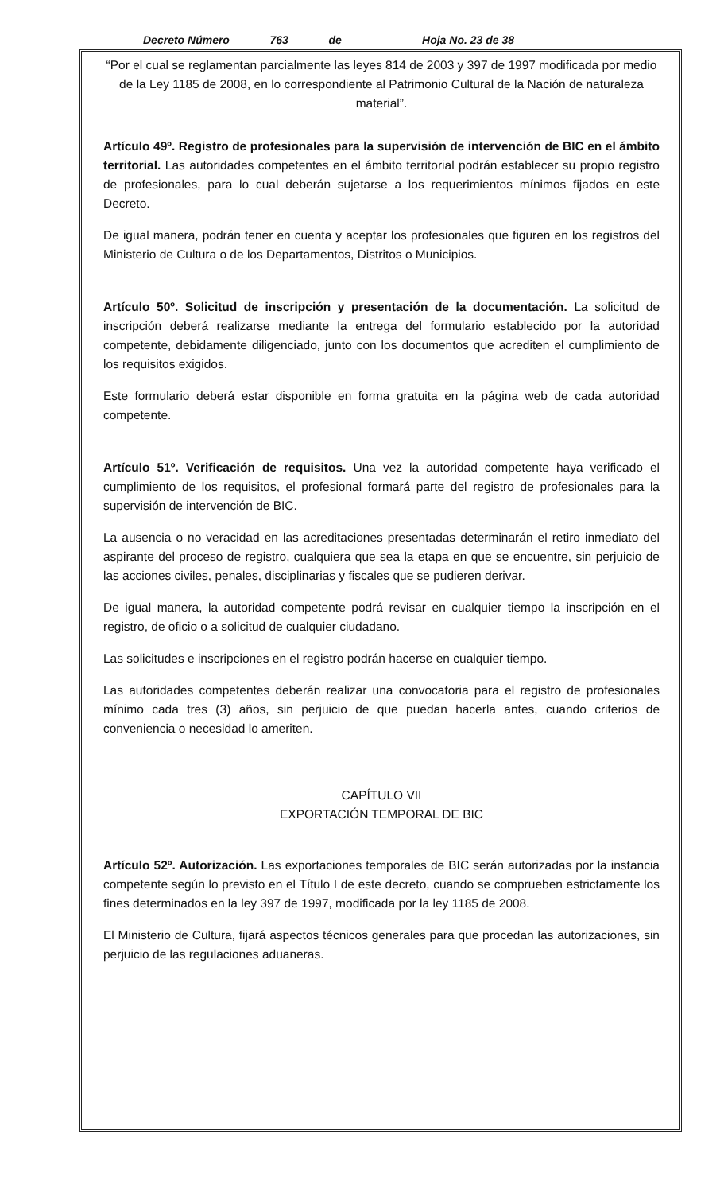Decreto Número ______763______ de ____________ Hoja No. 23 de 38
“Por el cual se reglamentan parcialmente las leyes 814 de 2003 y 397 de 1997 modificada por medio de la Ley 1185 de 2008, en lo correspondiente al Patrimonio Cultural de la Nación de naturaleza material”.
Artículo 49º. Registro de profesionales para la supervisión de intervención de BIC en el ámbito territorial. Las autoridades competentes en el ámbito territorial podrán establecer su propio registro de profesionales, para lo cual deberán sujetarse a los requerimientos mínimos fijados en este Decreto.
De igual manera, podrán tener en cuenta y aceptar los profesionales que figuren en los registros del Ministerio de Cultura o de los Departamentos, Distritos o Municipios.
Artículo 50º. Solicitud de inscripción y presentación de la documentación. La solicitud de inscripción deberá realizarse mediante la entrega del formulario establecido por la autoridad competente, debidamente diligenciado, junto con los documentos que acrediten el cumplimiento de los requisitos exigidos.
Este formulario deberá estar disponible en forma gratuita en la página web de cada autoridad competente.
Artículo 51º. Verificación de requisitos. Una vez la autoridad competente haya verificado el cumplimiento de los requisitos, el profesional formará parte del registro de profesionales para la supervisión de intervención de BIC.
La ausencia o no veracidad en las acreditaciones presentadas determinarán el retiro inmediato del aspirante del proceso de registro, cualquiera que sea la etapa en que se encuentre, sin perjuicio de las acciones civiles, penales, disciplinarias y fiscales que se pudieren derivar.
De igual manera, la autoridad competente podrá revisar en cualquier tiempo la inscripción en el registro, de oficio o a solicitud de cualquier ciudadano.
Las solicitudes e inscripciones en el registro podrán hacerse en cualquier tiempo.
Las autoridades competentes deberán realizar una convocatoria para el registro de profesionales mínimo cada tres (3) años, sin perjuicio de que puedan hacerla antes, cuando criterios de conveniencia o necesidad lo ameriten.
CAPÍTULO VII
EXPORTACIÓN TEMPORAL DE BIC
Artículo 52º. Autorización. Las exportaciones temporales de BIC serán autorizadas por la instancia competente según lo previsto en el Título I de este decreto, cuando se comprueben estrictamente los fines determinados en la ley 397 de 1997, modificada por la ley 1185 de 2008.
El Ministerio de Cultura, fijará aspectos técnicos generales para que procedan las autorizaciones, sin perjuicio de las regulaciones aduaneras.